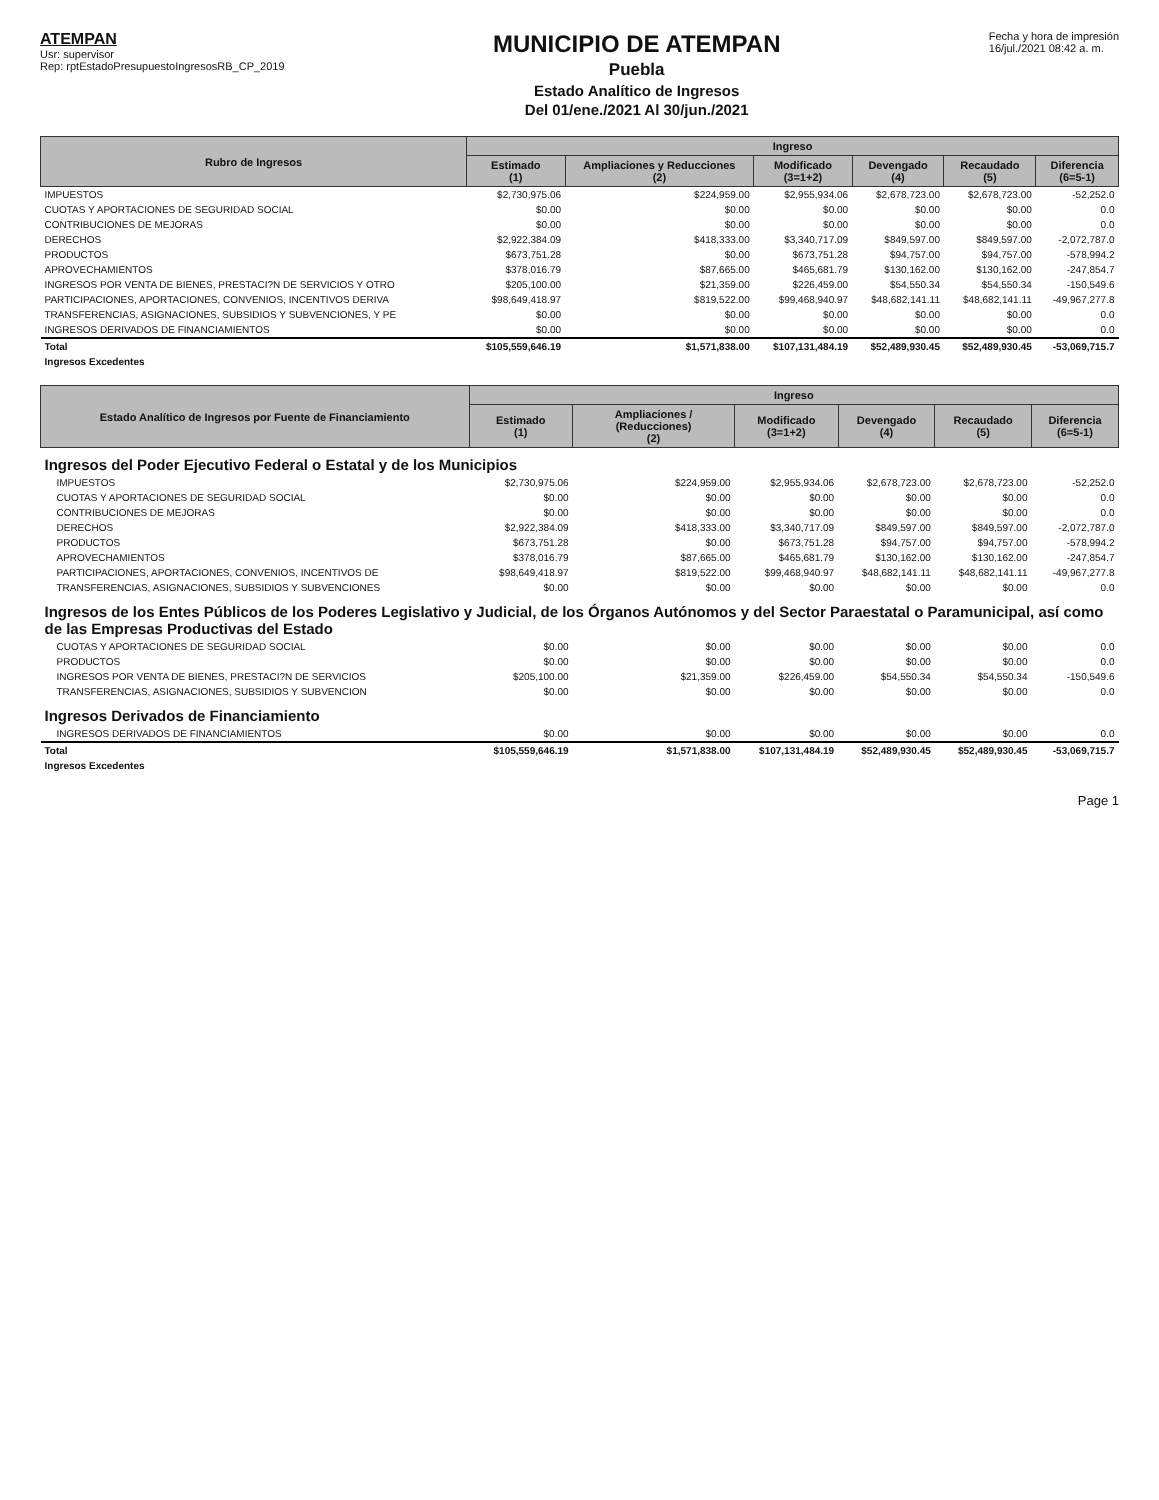ATEMPAN
Usr: supervisor
Rep: rptEstadoPresupuestoIngresosRB_CP_2019
MUNICIPIO DE ATEMPAN
Puebla
Estado Analítico de Ingresos
Del 01/ene./2021 Al 30/jun./2021
Fecha y hora de impresión
16/jul./2021 08:42 a. m.
| Rubro de Ingresos | Ingreso | | | | | |
| --- | --- | --- | --- | --- | --- | --- |
| | Estimado (1) | Ampliaciones y Reducciones (2) | Modificado (3=1+2) | Devengado (4) | Recaudado (5) | Diferencia (6=5-1) |
| IMPUESTOS | $2,730,975.06 | $224,959.00 | $2,955,934.06 | $2,678,723.00 | $2,678,723.00 | -52,252.0 |
| CUOTAS Y APORTACIONES DE SEGURIDAD SOCIAL | $0.00 | $0.00 | $0.00 | $0.00 | $0.00 | 0.0 |
| CONTRIBUCIONES DE MEJORAS | $0.00 | $0.00 | $0.00 | $0.00 | $0.00 | 0.0 |
| DERECHOS | $2,922,384.09 | $418,333.00 | $3,340,717.09 | $849,597.00 | $849,597.00 | -2,072,787.0 |
| PRODUCTOS | $673,751.28 | $0.00 | $673,751.28 | $94,757.00 | $94,757.00 | -578,994.2 |
| APROVECHAMIENTOS | $378,016.79 | $87,665.00 | $465,681.79 | $130,162.00 | $130,162.00 | -247,854.7 |
| INGRESOS POR VENTA DE BIENES, PRESTACI?N DE SERVICIOS Y OTRO | $205,100.00 | $21,359.00 | $226,459.00 | $54,550.34 | $54,550.34 | -150,549.6 |
| PARTICIPACIONES, APORTACIONES, CONVENIOS, INCENTIVOS DERIVA | $98,649,418.97 | $819,522.00 | $99,468,940.97 | $48,682,141.11 | $48,682,141.11 | -49,967,277.8 |
| TRANSFERENCIAS, ASIGNACIONES, SUBSIDIOS Y SUBVENCIONES, Y PE | $0.00 | $0.00 | $0.00 | $0.00 | $0.00 | 0.0 |
| INGRESOS DERIVADOS DE FINANCIAMIENTOS | $0.00 | $0.00 | $0.00 | $0.00 | $0.00 | 0.0 |
| Total | $105,559,646.19 | $1,571,838.00 | $107,131,484.19 | $52,489,930.45 | $52,489,930.45 | -53,069,715.7 |
| Ingresos Excedentes | | | | | | |
| Estado Analítico de Ingresos por Fuente de Financiamiento | Ingreso | | | | | |
| --- | --- | --- | --- | --- | --- | --- |
| | Estimado (1) | Ampliaciones / (Reducciones) (2) | Modificado (3=1+2) | Devengado (4) | Recaudado (5) | Diferencia (6=5-1) |
| Ingresos del Poder Ejecutivo Federal o Estatal y de los Municipios | | | | | | |
| IMPUESTOS | $2,730,975.06 | $224,959.00 | $2,955,934.06 | $2,678,723.00 | $2,678,723.00 | -52,252.0 |
| CUOTAS Y APORTACIONES DE SEGURIDAD SOCIAL | $0.00 | $0.00 | $0.00 | $0.00 | $0.00 | 0.0 |
| CONTRIBUCIONES DE MEJORAS | $0.00 | $0.00 | $0.00 | $0.00 | $0.00 | 0.0 |
| DERECHOS | $2,922,384.09 | $418,333.00 | $3,340,717.09 | $849,597.00 | $849,597.00 | -2,072,787.0 |
| PRODUCTOS | $673,751.28 | $0.00 | $673,751.28 | $94,757.00 | $94,757.00 | -578,994.2 |
| APROVECHAMIENTOS | $378,016.79 | $87,665.00 | $465,681.79 | $130,162.00 | $130,162.00 | -247,854.7 |
| PARTICIPACIONES, APORTACIONES, CONVENIOS, INCENTIVOS DE | $98,649,418.97 | $819,522.00 | $99,468,940.97 | $48,682,141.11 | $48,682,141.11 | -49,967,277.8 |
| TRANSFERENCIAS, ASIGNACIONES, SUBSIDIOS Y SUBVENCIONES | $0.00 | $0.00 | $0.00 | $0.00 | $0.00 | 0.0 |
| Ingresos de los Entes Públicos de los Poderes Legislativo y Judicial, de los Órganos Autónomos y del Sector Paraestatal o Paramunicipal, así como de las Empresas Productivas del Estado | | | | | | |
| CUOTAS Y APORTACIONES DE SEGURIDAD SOCIAL | $0.00 | $0.00 | $0.00 | $0.00 | $0.00 | 0.0 |
| PRODUCTOS | $0.00 | $0.00 | $0.00 | $0.00 | $0.00 | 0.0 |
| INGRESOS POR VENTA DE BIENES, PRESTACI?N DE SERVICIOS | $205,100.00 | $21,359.00 | $226,459.00 | $54,550.34 | $54,550.34 | -150,549.6 |
| TRANSFERENCIAS, ASIGNACIONES, SUBSIDIOS Y SUBVENCION | $0.00 | $0.00 | $0.00 | $0.00 | $0.00 | 0.0 |
| Ingresos Derivados de Financiamiento | | | | | | |
| INGRESOS DERIVADOS DE FINANCIAMIENTOS | $0.00 | $0.00 | $0.00 | $0.00 | $0.00 | 0.0 |
| Total | $105,559,646.19 | $1,571,838.00 | $107,131,484.19 | $52,489,930.45 | $52,489,930.45 | -53,069,715.7 |
| Ingresos Excedentes | | | | | | |
Page 1